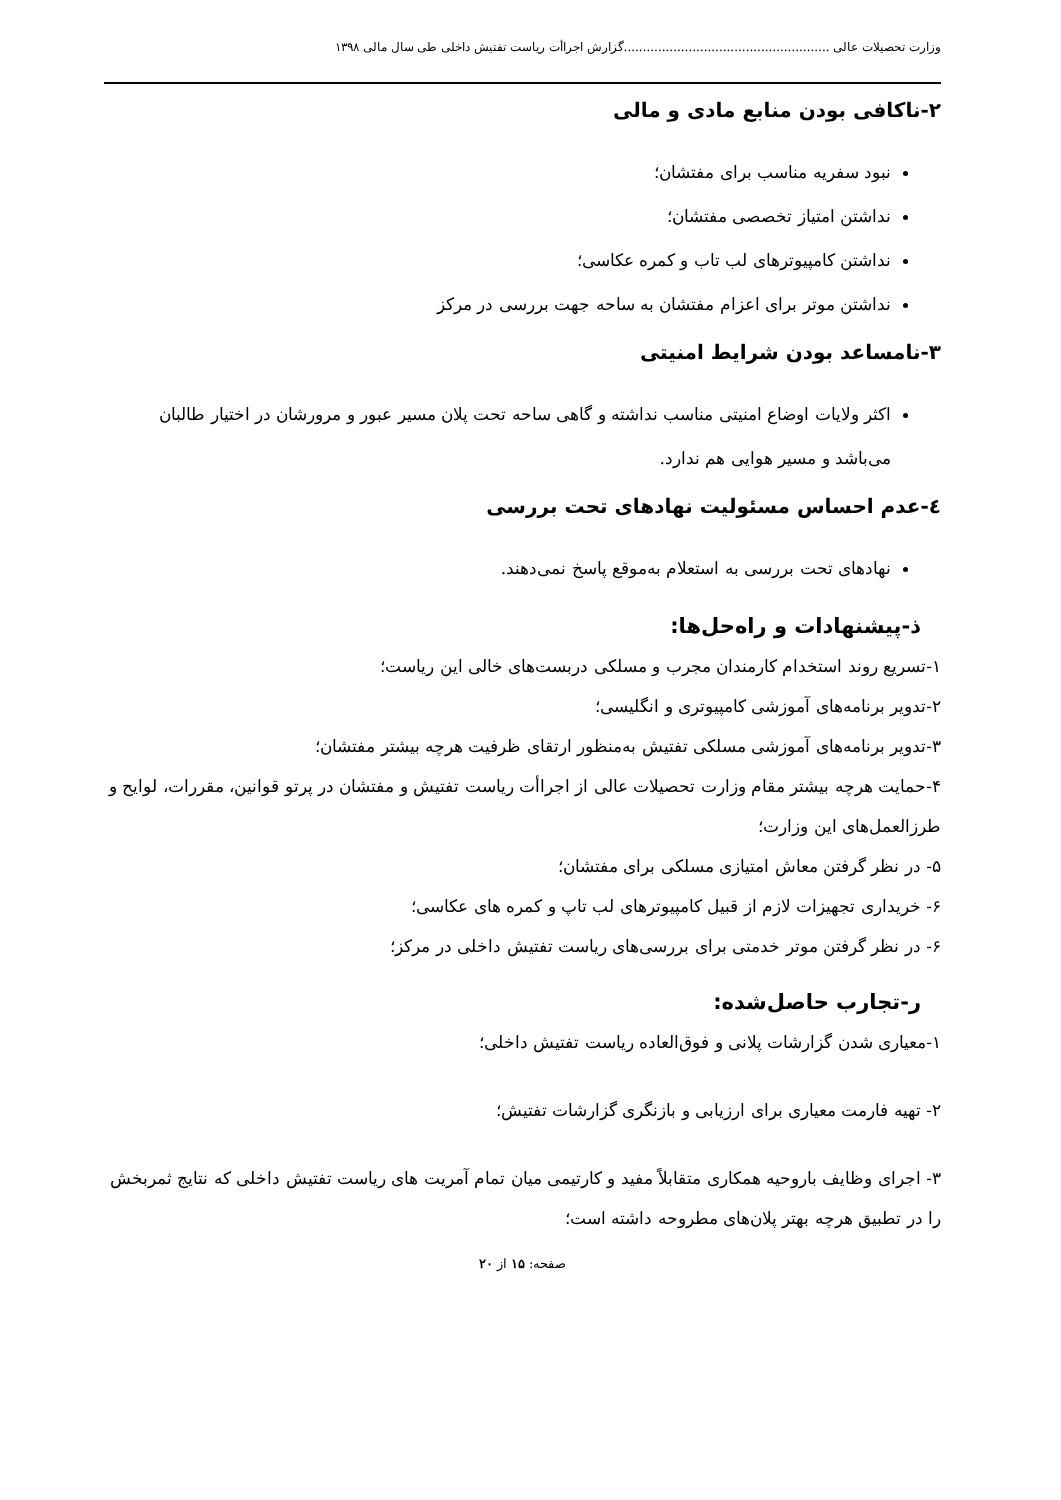وزارت تحصیلات عالی ......................................................گزارش اجراأت ریاست تفتیش داخلی طی سال مالی ۱۳۹۸
۲-ناکافی بودن منابع مادی و مالی
نبود سفریه مناسب برای مفتشان؛
نداشتن امتیاز تخصصی مفتشان؛
نداشتن کامپیوترهای لب تاب و کمره عکاسی؛
نداشتن موتر برای اعزام مفتشان به ساحه جهت بررسی در مرکز
۳-نامساعد بودن شرایط امنیتی
اکثر ولایات اوضاع امنیتی مناسب نداشته و گاهی ساحه تحت پلان مسیر عبور و مرورشان در اختیار طالبان می‌باشد و مسیر هوایی هم ندارد.
٤-عدم احساس مسئولیت نهادهای تحت بررسی
نهادهای تحت بررسی به استعلام به‌موقع پاسخ نمی‌دهند.
ذ-پیشنهادات و راه‌حل‌ها:
۱-تسریع روند استخدام کارمندان مجرب و مسلکی دربست‌های خالی این ریاست؛
۲-تدویر برنامه‌های آموزشی کامپیوتری و انگلیسی؛
۳-تدویر برنامه‌های آموزشی مسلکی تفتیش به‌منظور ارتقای ظرفیت هرچه بیشتر مفتشان؛
۴-حمایت هرچه بیشتر مقام وزارت تحصیلات عالی از اجراأت ریاست تفتیش و مفتشان در پرتو قوانین، مقررات، لوایح و طرزالعمل‌های این وزارت؛
۵- در نظر گرفتن معاش امتیازی مسلکی برای مفتشان؛
۶- خریداری تجهیزات لازم از قبیل کامپیوترهای لب تاپ و کمره های عکاسی؛
۶- در نظر گرفتن موتر خدمتی برای بررسی‌های ریاست تفتیش داخلی در مرکز؛
ر-تجارب حاصل‌شده:
۱-معیاری شدن گزارشات پلانی و فوق‌العاده ریاست تفتیش داخلی؛
۲- تهیه فارمت معیاری برای ارزیابی و بازنگری گزارشات تفتیش؛
۳- اجرای وظایف باروحیه همکاری متقابلاً مفید و کارتیمی میان تمام آمریت های ریاست تفتیش داخلی که نتایج ثمربخش را در تطبیق هرچه بهتر پلان‌های مطروحه داشته است؛
صفحه: ۱۵ از ۲۰